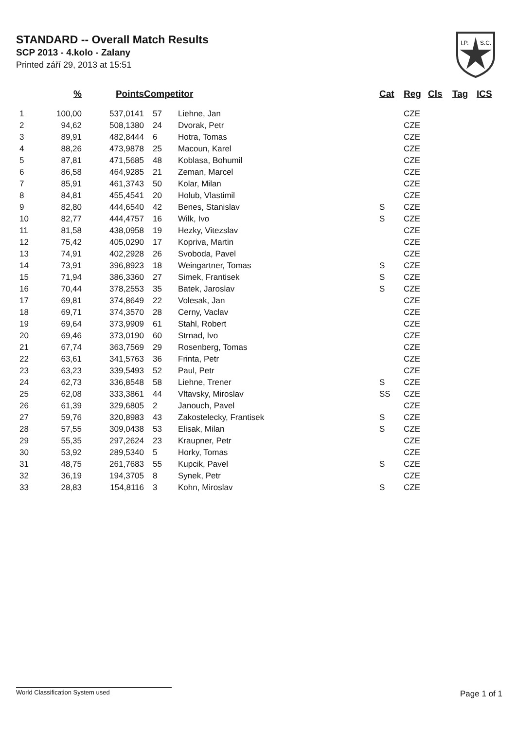STANDARD -- Overall Match Results
SCP 2013 - 4.kolo - Zalany
Printed září 29, 2013 at 15:51
I.P.
S.C.
| | % | Points | Competitor | | Cat | Reg | Cls | Tag | ICS |
| --- | --- | --- | --- | --- | --- | --- | --- | --- | --- |
| 1 | 100,00 | 537,0141 | 57 | Liehne, Jan | | CZE | | | |
| 2 | 94,62 | 508,1380 | 24 | Dvorak, Petr | | CZE | | | |
| 3 | 89,91 | 482,8444 | 6 | Hotra, Tomas | | CZE | | | |
| 4 | 88,26 | 473,9878 | 25 | Macoun, Karel | | CZE | | | |
| 5 | 87,81 | 471,5685 | 48 | Koblasa, Bohumil | | CZE | | | |
| 6 | 86,58 | 464,9285 | 21 | Zeman, Marcel | | CZE | | | |
| 7 | 85,91 | 461,3743 | 50 | Kolar, Milan | | CZE | | | |
| 8 | 84,81 | 455,4541 | 20 | Holub, Vlastimil | | CZE | | | |
| 9 | 82,80 | 444,6540 | 42 | Benes, Stanislav | S | CZE | | | |
| 10 | 82,77 | 444,4757 | 16 | Wilk, Ivo | S | CZE | | | |
| 11 | 81,58 | 438,0958 | 19 | Hezky, Vitezslav | | CZE | | | |
| 12 | 75,42 | 405,0290 | 17 | Kopriva, Martin | | CZE | | | |
| 13 | 74,91 | 402,2928 | 26 | Svoboda, Pavel | | CZE | | | |
| 14 | 73,91 | 396,8923 | 18 | Weingartner, Tomas | S | CZE | | | |
| 15 | 71,94 | 386,3360 | 27 | Simek, Frantisek | S | CZE | | | |
| 16 | 70,44 | 378,2553 | 35 | Batek, Jaroslav | S | CZE | | | |
| 17 | 69,81 | 374,8649 | 22 | Volesak, Jan | | CZE | | | |
| 18 | 69,71 | 374,3570 | 28 | Cerny, Vaclav | | CZE | | | |
| 19 | 69,64 | 373,9909 | 61 | Stahl, Robert | | CZE | | | |
| 20 | 69,46 | 373,0190 | 60 | Strnad, Ivo | | CZE | | | |
| 21 | 67,74 | 363,7569 | 29 | Rosenberg, Tomas | | CZE | | | |
| 22 | 63,61 | 341,5763 | 36 | Frinta, Petr | | CZE | | | |
| 23 | 63,23 | 339,5493 | 52 | Paul, Petr | | CZE | | | |
| 24 | 62,73 | 336,8548 | 58 | Liehne, Trener | S | CZE | | | |
| 25 | 62,08 | 333,3861 | 44 | Vltavsky, Miroslav | SS | CZE | | | |
| 26 | 61,39 | 329,6805 | 2 | Janouch, Pavel | | CZE | | | |
| 27 | 59,76 | 320,8983 | 43 | Zakostelecky, Frantisek | S | CZE | | | |
| 28 | 57,55 | 309,0438 | 53 | Elisak, Milan | S | CZE | | | |
| 29 | 55,35 | 297,2624 | 23 | Kraupner, Petr | | CZE | | | |
| 30 | 53,92 | 289,5340 | 5 | Horky, Tomas | | CZE | | | |
| 31 | 48,75 | 261,7683 | 55 | Kupcik, Pavel | S | CZE | | | |
| 32 | 36,19 | 194,3705 | 8 | Synek, Petr | | CZE | | | |
| 33 | 28,83 | 154,8116 | 3 | Kohn, Miroslav | S | CZE | | | |
World Classification System used Page 1 of 1